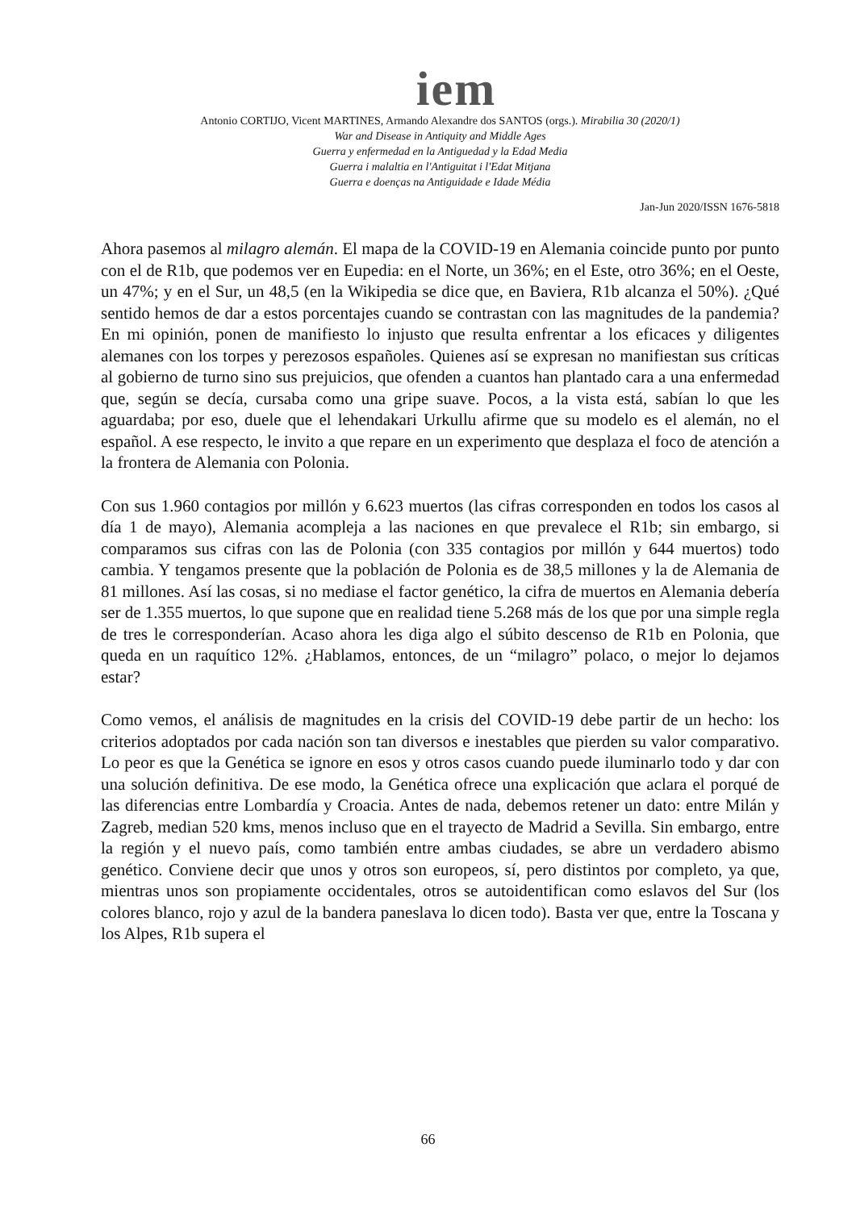iem
Antonio CORTIJO, Vicent MARTINES, Armando Alexandre dos SANTOS (orgs.). Mirabilia 30 (2020/1)
War and Disease in Antiquity and Middle Ages
Guerra y enfermedad en la Antiguedad y la Edad Media
Guerra i malaltia en l'Antiguitat i l'Edat Mitjana
Guerra e doenças na Antiguidade e Idade Média
Jan-Jun 2020/ISSN 1676-5818
Ahora pasemos al milagro alemán. El mapa de la COVID-19 en Alemania coincide punto por punto con el de R1b, que podemos ver en Eupedia: en el Norte, un 36%; en el Este, otro 36%; en el Oeste, un 47%; y en el Sur, un 48,5 (en la Wikipedia se dice que, en Baviera, R1b alcanza el 50%). ¿Qué sentido hemos de dar a estos porcentajes cuando se contrastan con las magnitudes de la pandemia? En mi opinión, ponen de manifiesto lo injusto que resulta enfrentar a los eficaces y diligentes alemanes con los torpes y perezosos españoles. Quienes así se expresan no manifiestan sus críticas al gobierno de turno sino sus prejuicios, que ofenden a cuantos han plantado cara a una enfermedad que, según se decía, cursaba como una gripe suave. Pocos, a la vista está, sabían lo que les aguardaba; por eso, duele que el lehendakari Urkullu afirme que su modelo es el alemán, no el español. A ese respecto, le invito a que repare en un experimento que desplaza el foco de atención a la frontera de Alemania con Polonia.
Con sus 1.960 contagios por millón y 6.623 muertos (las cifras corresponden en todos los casos al día 1 de mayo), Alemania acompleja a las naciones en que prevalece el R1b; sin embargo, si comparamos sus cifras con las de Polonia (con 335 contagios por millón y 644 muertos) todo cambia. Y tengamos presente que la población de Polonia es de 38,5 millones y la de Alemania de 81 millones. Así las cosas, si no mediase el factor genético, la cifra de muertos en Alemania debería ser de 1.355 muertos, lo que supone que en realidad tiene 5.268 más de los que por una simple regla de tres le corresponderían. Acaso ahora les diga algo el súbito descenso de R1b en Polonia, que queda en un raquítico 12%. ¿Hablamos, entonces, de un “milagro” polaco, o mejor lo dejamos estar?
Como vemos, el análisis de magnitudes en la crisis del COVID-19 debe partir de un hecho: los criterios adoptados por cada nación son tan diversos e inestables que pierden su valor comparativo. Lo peor es que la Genética se ignore en esos y otros casos cuando puede iluminarlo todo y dar con una solución definitiva. De ese modo, la Genética ofrece una explicación que aclara el porqué de las diferencias entre Lombardía y Croacia. Antes de nada, debemos retener un dato: entre Milán y Zagreb, median 520 kms, menos incluso que en el trayecto de Madrid a Sevilla. Sin embargo, entre la región y el nuevo país, como también entre ambas ciudades, se abre un verdadero abismo genético. Conviene decir que unos y otros son europeos, sí, pero distintos por completo, ya que, mientras unos son propiamente occidentales, otros se autoidentifican como eslavos del Sur (los colores blanco, rojo y azul de la bandera paneslava lo dicen todo). Basta ver que, entre la Toscana y los Alpes, R1b supera el
66